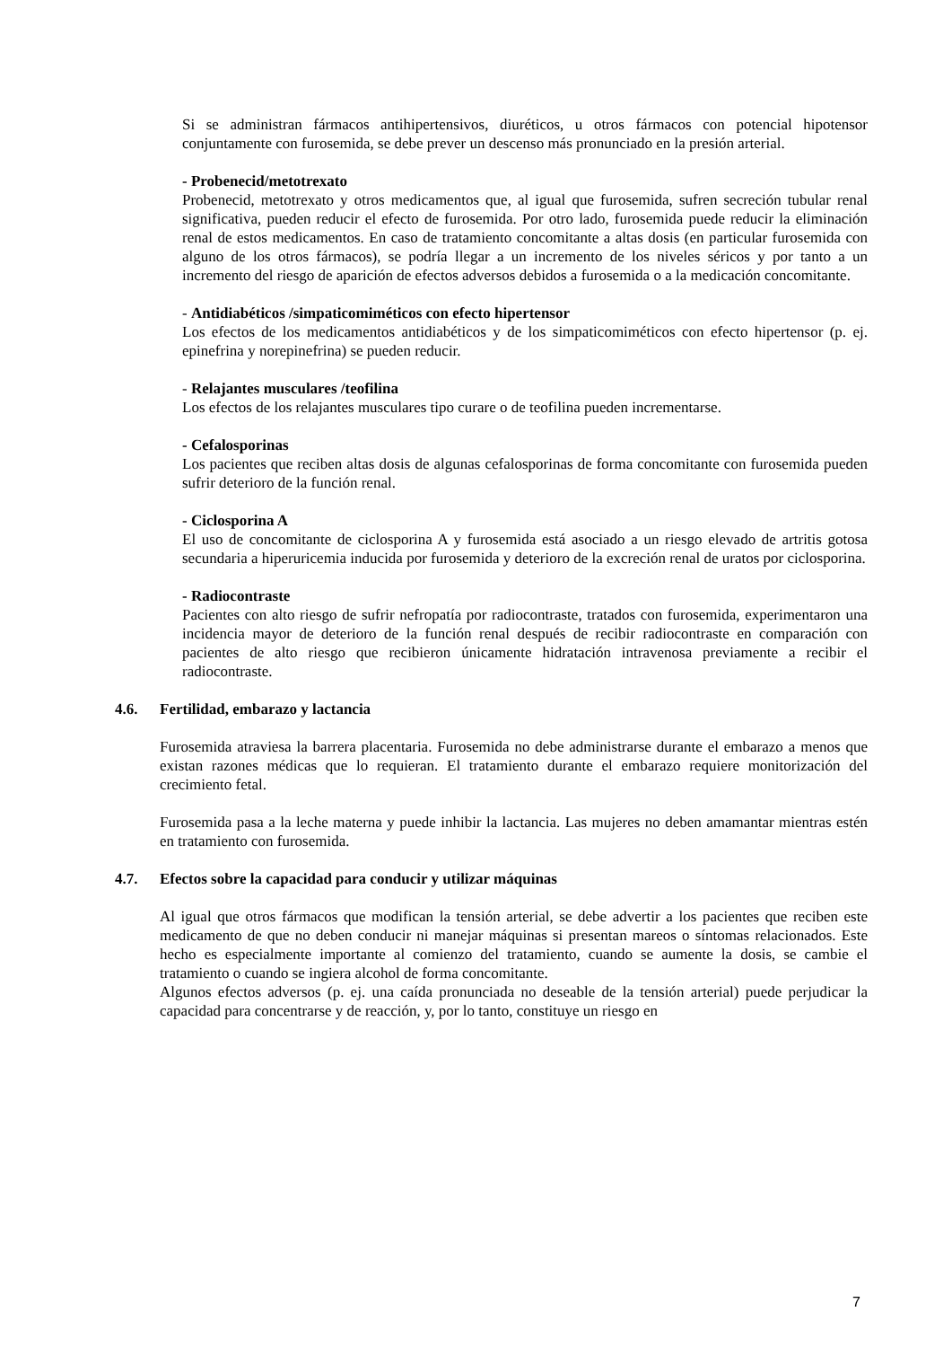Si se administran fármacos antihipertensivos, diuréticos, u otros fármacos con potencial hipotensor conjuntamente con furosemida, se debe prever un descenso más pronunciado en la presión arterial.
- Probenecid/metotrexato
Probenecid, metotrexato y otros medicamentos que, al igual que furosemida, sufren secreción tubular renal significativa, pueden reducir el efecto de furosemida. Por otro lado, furosemida puede reducir la eliminación renal de estos medicamentos. En caso de tratamiento concomitante a altas dosis (en particular furosemida con alguno de los otros fármacos), se podría llegar a un incremento de los niveles séricos y por tanto a un incremento del riesgo de aparición de efectos adversos debidos a furosemida o a la medicación concomitante.
- Antidiabéticos /simpaticomiméticos con efecto hipertensor
Los efectos de los medicamentos antidiabéticos y de los simpaticomiméticos con efecto hipertensor (p. ej. epinefrina y norepinefrina) se pueden reducir.
- Relajantes musculares /teofilina
Los efectos de los relajantes musculares tipo curare o de teofilina pueden incrementarse.
- Cefalosporinas
Los pacientes que reciben altas dosis de algunas cefalosporinas de forma concomitante con furosemida pueden sufrir deterioro de la función renal.
- Ciclosporina A
El uso de concomitante de ciclosporina A y furosemida está asociado a un riesgo elevado de artritis gotosa secundaria a hiperuricemia inducida por furosemida y deterioro de la excreción renal de uratos por ciclosporina.
- Radiocontraste
Pacientes con alto riesgo de sufrir nefropatía por radiocontraste, tratados con furosemida, experimentaron una incidencia mayor de deterioro de la función renal después de recibir radiocontraste en comparación con pacientes de alto riesgo que recibieron únicamente hidratación intravenosa previamente a recibir el radiocontraste.
4.6. Fertilidad, embarazo y lactancia
Furosemida atraviesa la barrera placentaria. Furosemida no debe administrarse durante el embarazo a menos que existan razones médicas que lo requieran. El tratamiento durante el embarazo requiere monitorización del crecimiento fetal.
Furosemida pasa a la leche materna y puede inhibir la lactancia. Las mujeres no deben amamantar mientras estén en tratamiento con furosemida.
4.7. Efectos sobre la capacidad para conducir y utilizar máquinas
Al igual que otros fármacos que modifican la tensión arterial, se debe advertir a los pacientes que reciben este medicamento de que no deben conducir ni manejar máquinas si presentan mareos o síntomas relacionados. Este hecho es especialmente importante al comienzo del tratamiento, cuando se aumente la dosis, se cambie el tratamiento o cuando se ingiera alcohol de forma concomitante.
Algunos efectos adversos (p. ej. una caída pronunciada no deseable de la tensión arterial) puede perjudicar la capacidad para concentrarse y de reacción, y, por lo tanto, constituye un riesgo en
7